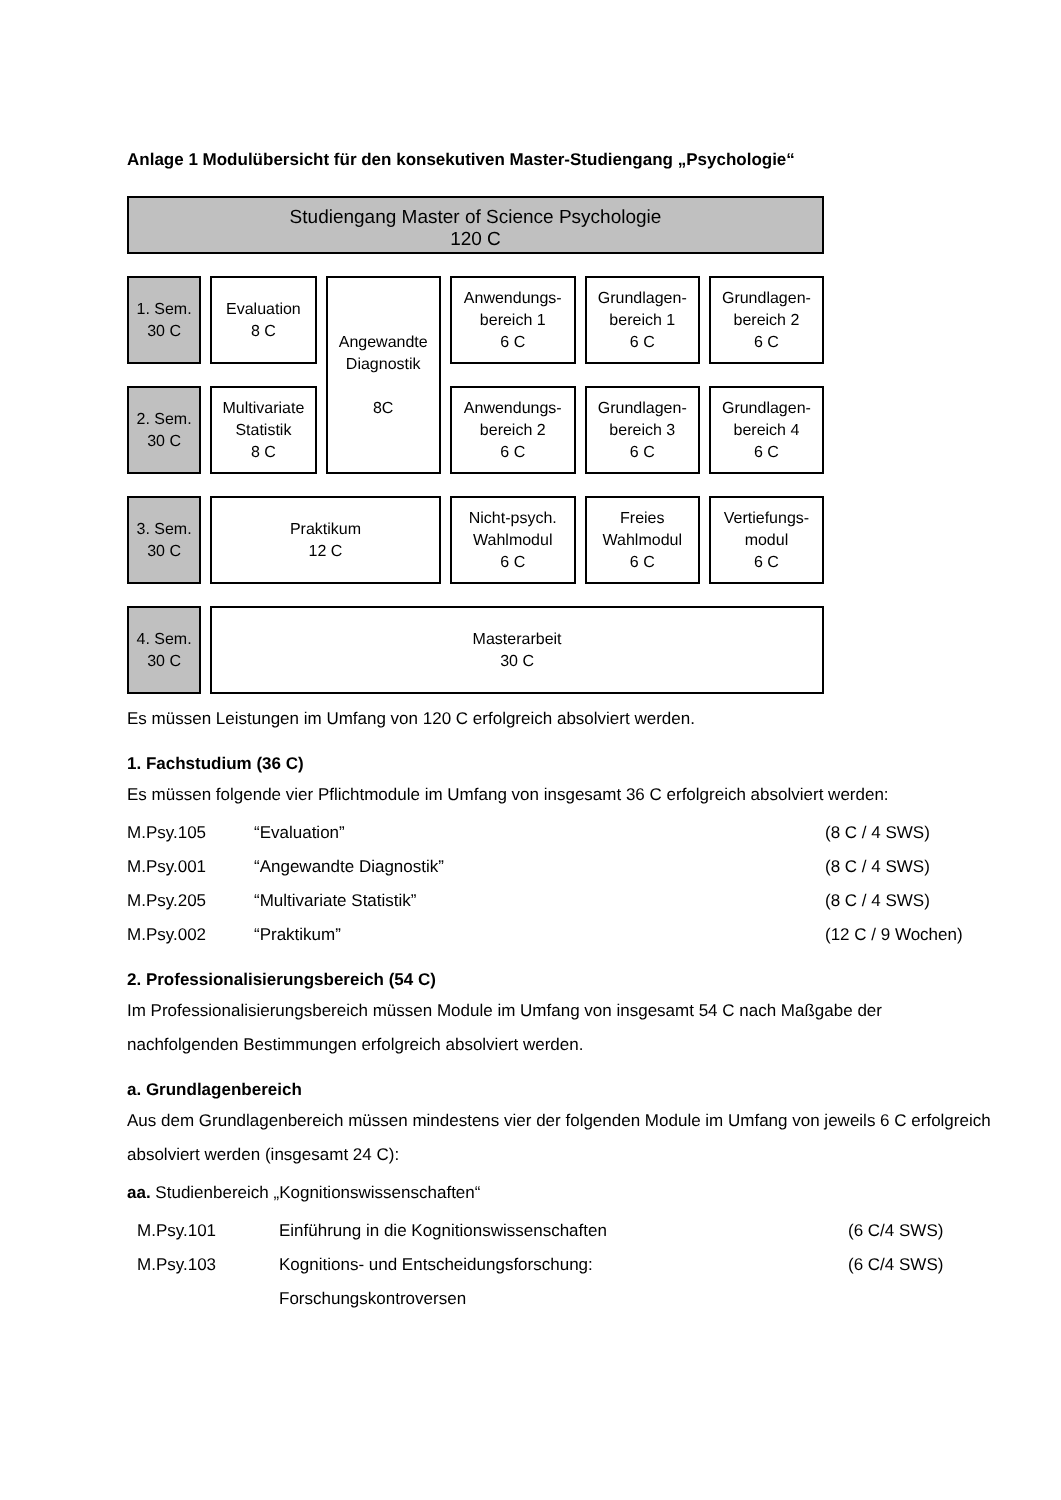Anlage 1 Modulübersicht für den konsekutiven Master-Studiengang „Psychologie“
| Studiengang Master of Science Psychologie 120 C | | | | | |
| 1. Sem. 30 C | Evaluation 8 C | Angewandte Diagnostik 8C | Anwendungs- bereich 1 6 C | Grundlagen- bereich 1 6 C | Grundlagen- bereich 2 6 C |
| 2. Sem. 30 C | Multivariate Statistik 8 C | | Anwendungs- bereich 2 6 C | Grundlagen- bereich 3 6 C | Grundlagen- bereich 4 6 C |
| 3. Sem. 30 C | Praktikum 12 C | | Nicht-psych. Wahlmodul 6 C | Freies Wahlmodul 6 C | Vertiefungs- modul 6 C |
| 4. Sem. 30 C | Masterarbeit 30 C | | | | |
Es müssen Leistungen im Umfang von 120 C erfolgreich absolviert werden.
1. Fachstudium (36 C)
Es müssen folgende vier Pflichtmodule im Umfang von insgesamt 36 C erfolgreich absolviert werden:
| M.Psy.105 | “Evaluation” | (8 C / 4 SWS) |
| M.Psy.001 | “Angewandte Diagnostik” | (8 C / 4 SWS) |
| M.Psy.205 | “Multivariate Statistik” | (8 C / 4 SWS) |
| M.Psy.002 | “Praktikum” | (12 C / 9 Wochen) |
2. Professionalisierungsbereich (54 C)
Im Professionalisierungsbereich müssen Module im Umfang von insgesamt 54 C nach Maßgabe der nachfolgenden Bestimmungen erfolgreich absolviert werden.
a. Grundlagenbereich
Aus dem Grundlagenbereich müssen mindestens vier der folgenden Module im Umfang von jeweils 6 C erfolgreich absolviert werden (insgesamt 24 C):
aa. Studienbereich „Kognitionswissenschaften“
| M.Psy.101 | Einführung in die Kognitionswissenschaften | (6 C/4 SWS) |
| M.Psy.103 | Kognitions- und Entscheidungsforschung: Forschungskontroversen | (6 C/4 SWS) |